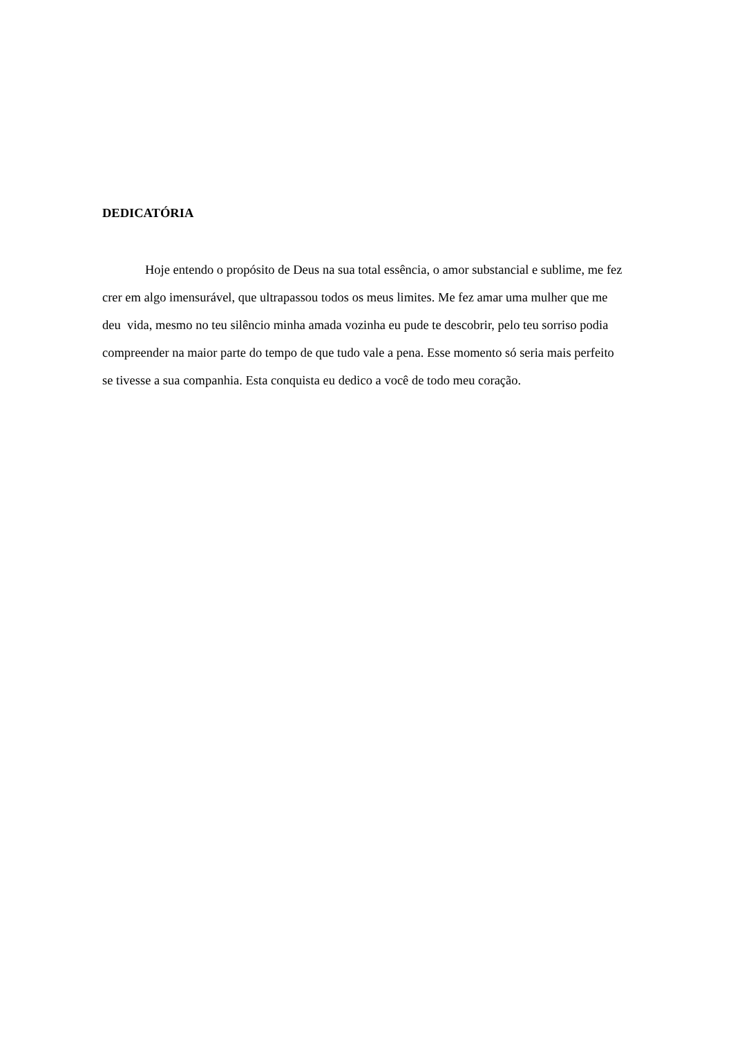DEDICATÓRIA
Hoje entendo o propósito de Deus na sua total essência, o amor substancial e sublime, me fez crer em algo imensurável, que ultrapassou todos os meus limites. Me fez amar uma mulher que me deu vida, mesmo no teu silêncio minha amada vozinha eu pude te descobrir, pelo teu sorriso podia compreender na maior parte do tempo de que tudo vale a pena. Esse momento só seria mais perfeito se tivesse a sua companhia. Esta conquista eu dedico a você de todo meu coração.